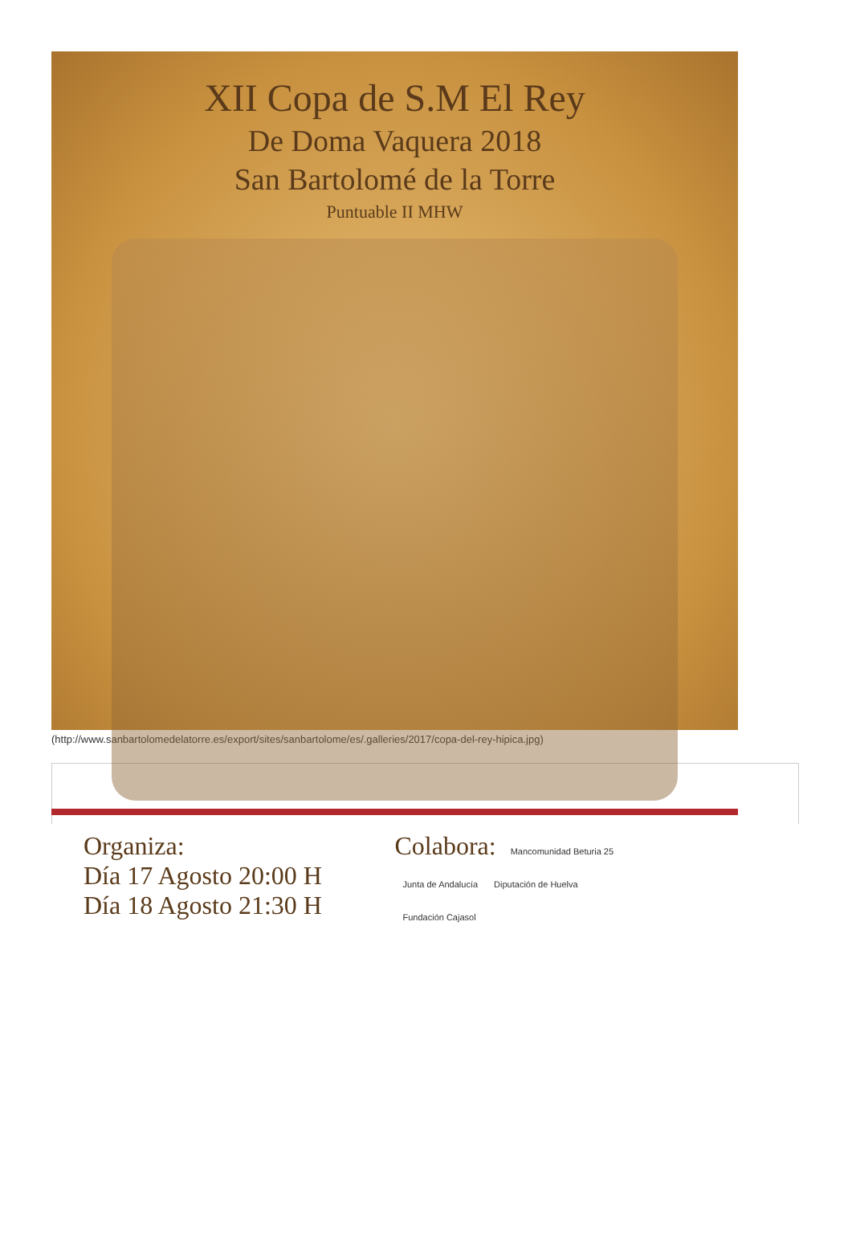XII Copa de S.M El Rey
De Doma Vaquera 2018
San Bartolomé de la Torre
Puntuable II MHW
Organiza:
Día 17 Agosto 20:00 H
Día 18 Agosto 21:30 H
Colabora: Mancomunidad Beturia 25
Junta de Andalucía Diputación de Huelva
Fundación Cajasol
(http://www.sanbartolomedelatorre.es/export/sites/sanbartolome/es/.galleries/2017/copa-del-rey-hipica.jpg)